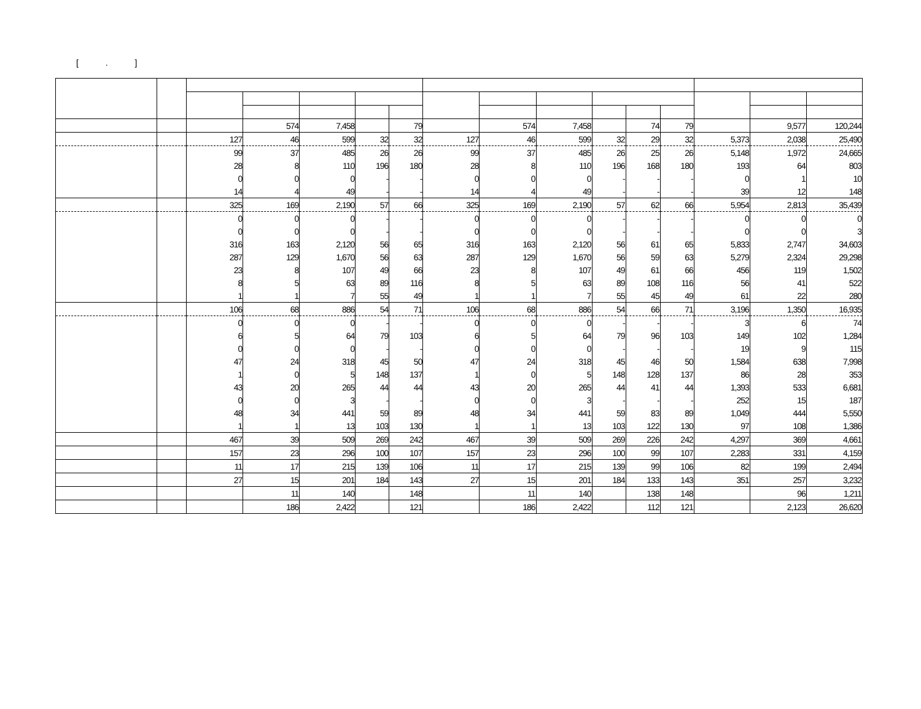[ . ]
| | | | 574 | 7,458 | | 79 | | 574 | 7,458 | | 74 | 79 | | 9,577 | 120,244 |
| | | 127 | 46 | 599 | 32 | 32 | 127 | 46 | 599 | 32 | 29 | 32 | 5,373 | 2,038 | 25,490 |
| | | 99 | 37 | 485 | 26 | 26 | 99 | 37 | 485 | 26 | 25 | 26 | 5,148 | 1,972 | 24,665 |
| | | 28 | 8 | 110 | 196 | 180 | 28 | 8 | 110 | 196 | 168 | 180 | 193 | 64 | 803 |
| | | 0 | 0 | 0 | - | - | 0 | 0 | 0 | - | - | - | 0 | 1 | 10 |
| | | 14 | 4 | 49 | - | - | 14 | 4 | 49 | - | - | - | 39 | 12 | 148 |
| | | 325 | 169 | 2,190 | 57 | 66 | 325 | 169 | 2,190 | 57 | 62 | 66 | 5,954 | 2,813 | 35,439 |
| | | 0 | 0 | 0 | - | - | 0 | 0 | 0 | - | - | - | 0 | 0 | 0 |
| | | 0 | 0 | 0 | - | - | 0 | 0 | 0 | - | - | - | 0 | 0 | 3 |
| | | 316 | 163 | 2,120 | 56 | 65 | 316 | 163 | 2,120 | 56 | 61 | 65 | 5,833 | 2,747 | 34,603 |
| | | 287 | 129 | 1,670 | 56 | 63 | 287 | 129 | 1,670 | 56 | 59 | 63 | 5,279 | 2,324 | 29,298 |
| | | 23 | 8 | 107 | 49 | 66 | 23 | 8 | 107 | 49 | 61 | 66 | 456 | 119 | 1,502 |
| | | 8 | 5 | 63 | 89 | 116 | 8 | 5 | 63 | 89 | 108 | 116 | 56 | 41 | 522 |
| | | 1 | 1 | 7 | 55 | 49 | 1 | 1 | 7 | 55 | 45 | 49 | 61 | 22 | 280 |
| | | 106 | 68 | 886 | 54 | 71 | 106 | 68 | 886 | 54 | 66 | 71 | 3,196 | 1,350 | 16,935 |
| | | 0 | 0 | 0 | - | - | 0 | 0 | 0 | - | - | - | 3 | 6 | 74 |
| | | 6 | 5 | 64 | 79 | 103 | 6 | 5 | 64 | 79 | 96 | 103 | 149 | 102 | 1,284 |
| | | 0 | 0 | 0 | - | - | 0 | 0 | 0 | - | - | - | 19 | 9 | 115 |
| | | 47 | 24 | 318 | 45 | 50 | 47 | 24 | 318 | 45 | 46 | 50 | 1,584 | 638 | 7,998 |
| | | 1 | 0 | 5 | 148 | 137 | 1 | 0 | 5 | 148 | 128 | 137 | 86 | 28 | 353 |
| | | 43 | 20 | 265 | 44 | 44 | 43 | 20 | 265 | 44 | 41 | 44 | 1,393 | 533 | 6,681 |
| | | 0 | 0 | 3 | - | - | 0 | 0 | 3 | - | - | - | 252 | 15 | 187 |
| | | 48 | 34 | 441 | 59 | 89 | 48 | 34 | 441 | 59 | 83 | 89 | 1,049 | 444 | 5,550 |
| | | 1 | 1 | 13 | 103 | 130 | 1 | 1 | 13 | 103 | 122 | 130 | 97 | 108 | 1,386 |
| | | 467 | 39 | 509 | 269 | 242 | 467 | 39 | 509 | 269 | 226 | 242 | 4,297 | 369 | 4,661 |
| | | 157 | 23 | 296 | 100 | 107 | 157 | 23 | 296 | 100 | 99 | 107 | 2,283 | 331 | 4,159 |
| | | 11 | 17 | 215 | 139 | 106 | 11 | 17 | 215 | 139 | 99 | 106 | 82 | 199 | 2,494 |
| | | 27 | 15 | 201 | 184 | 143 | 27 | 15 | 201 | 184 | 133 | 143 | 351 | 257 | 3,232 |
| | | | 11 | 140 | | 148 | | 11 | 140 | | 138 | 148 | | 96 | 1,211 |
| | | | 186 | 2,422 | | 121 | | 186 | 2,422 | | 112 | 121 | | 2,123 | 26,620 |